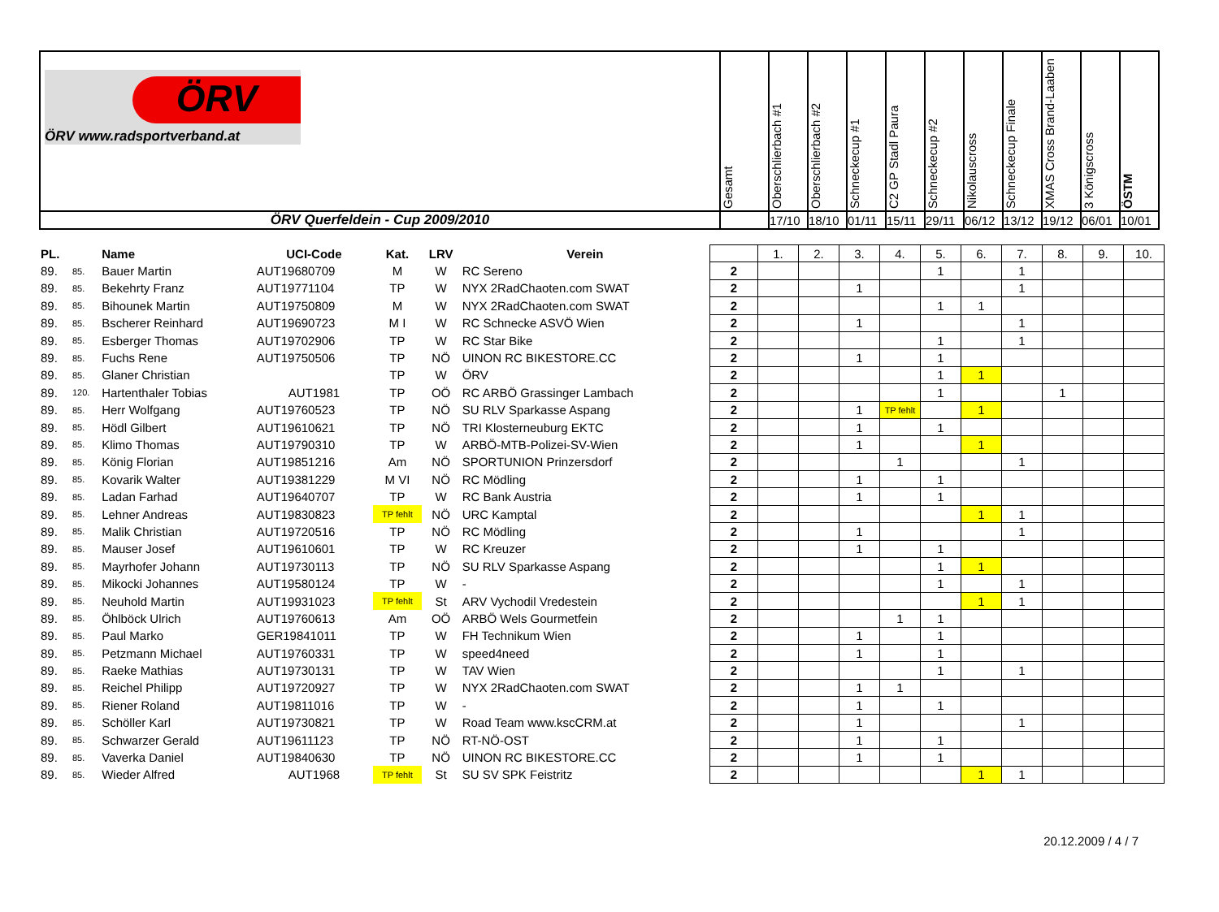| ÖRV ÖRV www.radsportverband.at | Gesamt | Oberschlierbach #1 | Oberschlierbach #2 | Schneckecup #1 | C2 GP Stadl Paura | Schneckecup #2 | Nikolauscross | Schneckecup Finale | XMAS Cross Brand-Laaben | 3 Königscross | ÖSTM |
| ÖRV Querfeldein - Cup 2009/2010 | | 17/10 | 18/10 | 01/11 | 15/11 | 29/11 | 06/12 | 13/12 | 19/12 | 06/01 | 10/01 |
| PL. | | Name | UCI-Code | Kat. | LRV | Verein | | 1. | 2. | 3. | 4. | 5. | 6. | 7. | 8. | 9. | 10. |
| 89. | 85. | Bauer Martin | AUT19680709 | M | W | RC Sereno | 2 | | | | | 1 | | 1 | | | |
| 89. | 85. | Bekehrty Franz | AUT19771104 | TP | W | NYX 2RadChaoten.com SWAT | 2 | | | 1 | | | | 1 | | | |
| 89. | 85. | Bihounek Martin | AUT19750809 | M | W | NYX 2RadChaoten.com SWAT | 2 | | | | | 1 | 1 | | | | |
| 89. | 85. | Bscherer Reinhard | AUT19690723 | M I | W | RC Schnecke ASVÖ Wien | 2 | | | 1 | | | | 1 | | | |
| 89. | 85. | Esberger Thomas | AUT19702906 | TP | W | RC Star Bike | 2 | | | | | 1 | | 1 | | | |
| 89. | 85. | Fuchs Rene | AUT19750506 | TP | NÖ | UINON RC BIKESTORE.CC | 2 | | | 1 | | 1 | | | | | |
| 89. | 85. | Glaner Christian | | TP | W | ÖRV | 2 | | | | | 1 | 1 | | | | |
| 89. | 120. | Hartenthaler Tobias | AUT1981 | TP | OÖ | RC ARBÖ Grassinger Lambach | 2 | | | | | 1 | | | 1 | | |
| 89. | 85. | Herr Wolfgang | AUT19760523 | TP | NÖ | SU RLV Sparkasse Aspang | 2 | | | 1 | TP fehlt | | 1 | | | | |
| 89. | 85. | Hödl Gilbert | AUT19610621 | TP | NÖ | TRI Klosterneuburg EKTC | 2 | | | 1 | | 1 | | | | | |
| 89. | 85. | Klimo Thomas | AUT19790310 | TP | W | ARBÖ-MTB-Polizei-SV-Wien | 2 | | | 1 | | | 1 | | | | |
| 89. | 85. | König Florian | AUT19851216 | Am | NÖ | SPORTUNION Prinzersdorf | 2 | | | | 1 | | | 1 | | | |
| 89. | 85. | Kovarik Walter | AUT19381229 | M VI | NÖ | RC Mödling | 2 | | | 1 | | 1 | | | | | |
| 89. | 85. | Ladan Farhad | AUT19640707 | TP | W | RC Bank Austria | 2 | | | 1 | | 1 | | | | | |
| 89. | 85. | Lehner Andreas | AUT19830823 | TP fehlt | NÖ | URC Kamptal | 2 | | | | | | 1 | 1 | | | |
| 89. | 85. | Malik Christian | AUT19720516 | TP | NÖ | RC Mödling | 2 | | | 1 | | | | 1 | | | |
| 89. | 85. | Mauser Josef | AUT19610601 | TP | W | RC Kreuzer | 2 | | | 1 | | 1 | | | | | |
| 89. | 85. | Mayrhofer Johann | AUT19730113 | TP | NÖ | SU RLV Sparkasse Aspang | 2 | | | | | 1 | 1 | | | | |
| 89. | 85. | Mikocki Johannes | AUT19580124 | TP | W | - | 2 | | | | | 1 | | 1 | | | |
| 89. | 85. | Neuhold Martin | AUT19931023 | TP fehlt | St | ARV Vychodil Vredestein | 2 | | | | | | 1 | 1 | | | |
| 89. | 85. | Öhlböck Ulrich | AUT19760613 | Am | OÖ | ARBÖ Wels Gourmetfein | 2 | | | | 1 | 1 | | | | | |
| 89. | 85. | Paul Marko | GER19841011 | TP | W | FH Technikum Wien | 2 | | | 1 | | 1 | | | | | |
| 89. | 85. | Petzmann Michael | AUT19760331 | TP | W | speed4need | 2 | | | 1 | | 1 | | | | | |
| 89. | 85. | Raeke Mathias | AUT19730131 | TP | W | TAV Wien | 2 | | | | | 1 | | 1 | | | |
| 89. | 85. | Reichel Philipp | AUT19720927 | TP | W | NYX 2RadChaoten.com SWAT | 2 | | | 1 | 1 | | | | | | |
| 89. | 85. | Riener Roland | AUT19811016 | TP | W | - | 2 | | | 1 | | 1 | | | | | |
| 89. | 85. | Schöller Karl | AUT19730821 | TP | W | Road Team www.kscCRM.at | 2 | | | 1 | | | | 1 | | | |
| 89. | 85. | Schwarzer Gerald | AUT19611123 | TP | NÖ | RT-NÖ-OST | 2 | | | 1 | | 1 | | | | | |
| 89. | 85. | Vaverka Daniel | AUT19840630 | TP | NÖ | UINON RC BIKESTORE.CC | 2 | | | 1 | | 1 | | | | | |
| 89. | 85. | Wieder Alfred | AUT1968 | TP fehlt | St | SU SV SPK Feistritz | 2 | | | | | | 1 | 1 | | | |
20.12.2009 / 4 / 7